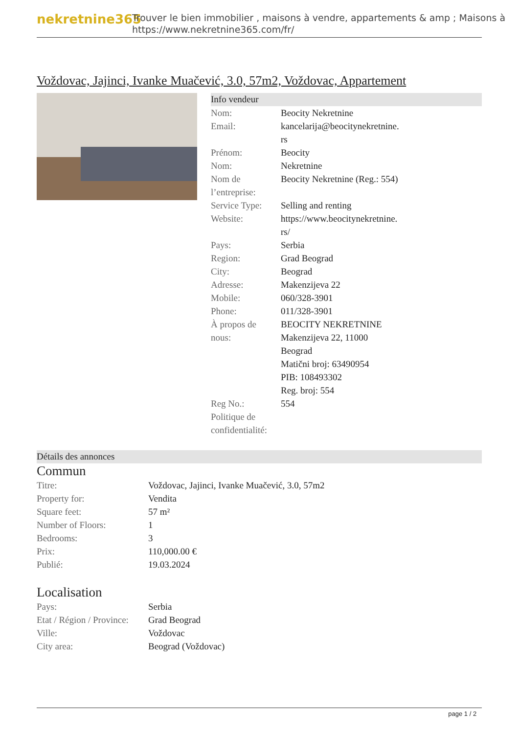nekretnine365
Trouver le bien immobilier , maisons à vendre, appartements & amp ; Maisons à
https://www.nekretnine365.com/fr/
Voždovac, Jajinci, Ivanke Muačević, 3.0, 57m2, Voždovac, Appartement
Info vendeur
| Nom: | Beocity Nekretnine |
| Email: | kancelarija@beocitynekretnine. rs |
| Prénom: | Beocity |
| Nom: | Nekretnine |
| Nom de l’entreprise: | Beocity Nekretnine (Reg.: 554) |
| Service Type: | Selling and renting |
| Website: | https://www.beocitynekretnine. rs/ |
| Pays: | Serbia |
| Region: | Grad Beograd |
| City: | Beograd |
| Adresse: | Makenzijeva 22 |
| Mobile: | 060/328-3901 |
| Phone: | 011/328-3901 |
| À propos de nous: | BEOCITY NEKRETNINE Makenzijeva 22, 11000 Beograd Matični broj: 63490954 PIB: 108493302 Reg. broj: 554 |
| Reg No.: | 554 |
| Politique de confidentialité: | |
Détails des annonces
Commun
| Titre: | Voždovac, Jajinci, Ivanke Muačević, 3.0, 57m2 |
| Property for: | Vendita |
| Square feet: | 57 m² |
| Number of Floors: | 1 |
| Bedrooms: | 3 |
| Prix: | 110,000.00 € |
| Publié: | 19.03.2024 |
Localisation
| Pays: | Serbia |
| Etat / Région / Province: | Grad Beograd |
| Ville: | Voždovac |
| City area: | Beograd (Voždovac) |
page 1 / 2